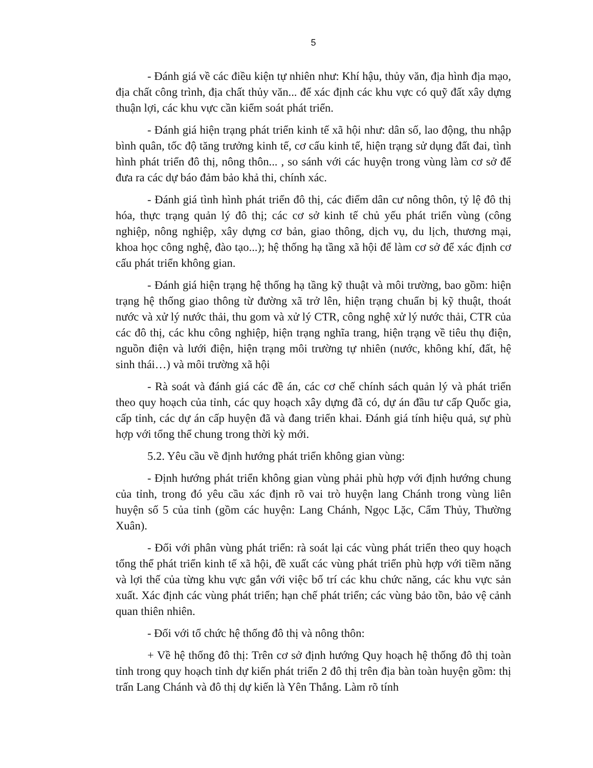5
- Đánh giá về các điều kiện tự nhiên như: Khí hậu, thủy văn, địa hình địa mạo, địa chất công trình, địa chất thủy văn... để xác định các khu vực có quỹ đất xây dựng thuận lợi, các khu vực cần kiểm soát phát triển.
- Đánh giá hiện trạng phát triển kinh tế xã hội như: dân số, lao động, thu nhập bình quân, tốc độ tăng trưởng kinh tế, cơ cấu kinh tế, hiện trạng sử dụng đất đai, tình hình phát triển đô thị, nông thôn... , so sánh với các huyện trong vùng làm cơ sở để đưa ra các dự báo đảm bảo khả thi, chính xác.
- Đánh giá tình hình phát triển đô thị, các điểm dân cư nông thôn, tỷ lệ đô thị hóa, thực trạng quản lý đô thị; các cơ sở kinh tế chủ yếu phát triển vùng (công nghiệp, nông nghiệp, xây dựng cơ bản, giao thông, dịch vụ, du lịch, thương mại, khoa học công nghệ, đào tạo...); hệ thống hạ tầng xã hội để làm cơ sở để xác định cơ cấu phát triển không gian.
- Đánh giá hiện trạng hệ thống hạ tầng kỹ thuật và môi trường, bao gồm: hiện trạng hệ thống giao thông từ đường xã trở lên, hiện trạng chuẩn bị kỹ thuật, thoát nước và xử lý nước thải, thu gom và xử lý CTR, công nghệ xử lý nước thải, CTR của các đô thị, các khu công nghiệp, hiện trạng nghĩa trang, hiện trạng về tiêu thụ điện, nguồn điện và lưới điện, hiện trạng môi trường tự nhiên (nước, không khí, đất, hệ sinh thái…) và môi trường xã hội
- Rà soát và đánh giá các đề án, các cơ chế chính sách quản lý và phát triển theo quy hoạch của tỉnh, các quy hoạch xây dựng đã có, dự án đầu tư cấp Quốc gia, cấp tỉnh, các dự án cấp huyện đã và đang triển khai. Đánh giá tính hiệu quả, sự phù hợp với tổng thể chung trong thời kỳ mới.
5.2. Yêu cầu về định hướng phát triển không gian vùng:
- Định hướng phát triển không gian vùng phải phù hợp với định hướng chung của tỉnh, trong đó yêu cầu xác định rõ vai trò huyện lang Chánh trong vùng liên huyện số 5 của tỉnh (gồm các huyện: Lang Chánh, Ngọc Lặc, Cẩm Thủy, Thường Xuân).
- Đối với phân vùng phát triển: rà soát lại các vùng phát triển theo quy hoạch tổng thể phát triển kinh tế xã hội, đề xuất các vùng phát triển phù hợp với tiềm năng và lợi thế của từng khu vực gắn với việc bố trí các khu chức năng, các khu vực sản xuất. Xác định các vùng phát triển; hạn chế phát triển; các vùng bảo tồn, bảo vệ cảnh quan thiên nhiên.
- Đối với tổ chức hệ thống đô thị và nông thôn:
+ Về hệ thống đô thị: Trên cơ sở định hướng Quy hoạch hệ thống đô thị toàn tỉnh trong quy hoạch tỉnh dự kiến phát triển 2 đô thị trên địa bàn toàn huyện gồm: thị trấn Lang Chánh và đô thị dự kiến là Yên Thắng. Làm rõ tính